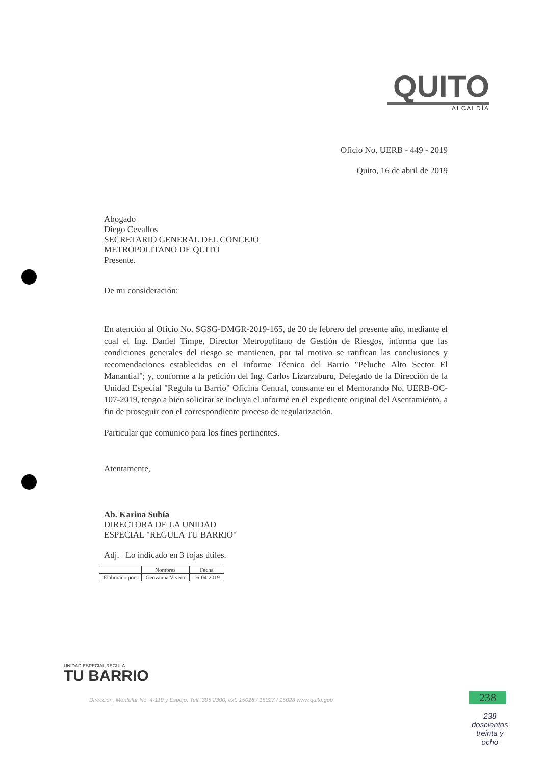QUITO
ALCALDÍA
Oficio No. UERB - 449 - 2019
Quito, 16 de abril de 2019
Abogado
Diego Cevallos
SECRETARIO GENERAL DEL CONCEJO
METROPOLITANO DE QUITO
Presente.
De mi consideración:
En atención al Oficio No. SGSG-DMGR-2019-165, de 20 de febrero del presente año, mediante el cual el Ing. Daniel Timpe, Director Metropolitano de Gestión de Riesgos, informa que las condiciones generales del riesgo se mantienen, por tal motivo se ratifican las conclusiones y recomendaciones establecidas en el Informe Técnico del Barrio "Peluche Alto Sector El Manantial"; y, conforme a la petición del Ing. Carlos Lizarzaburu, Delegado de la Dirección de la Unidad Especial "Regula tu Barrio" Oficina Central, constante en el Memorando No. UERB-OC-107-2019, tengo a bien solicitar se incluya el informe en el expediente original del Asentamiento, a fin de proseguir con el correspondiente proceso de regularización.
Particular que comunico para los fines pertinentes.
Atentamente,
Ab. Karina Subía
DIRECTORA DE LA UNIDAD
ESPECIAL "REGULA TU BARRIO"
Adj. Lo indicado en 3 fojas útiles.
| | Nombres | Fecha |
| --- | --- | --- |
| Elaborado por: | Geovanna Vivero | 16-04-2019 |
UNIDAD ESPECIAL REGULA
TU BARRIO
Dirección, Montúfar No. 4-119 y Espejo. Telf. 395 2300, ext. 15026 / 15027 / 15028 www.quito.gob
238
238
doscientos
treinta y
ocho